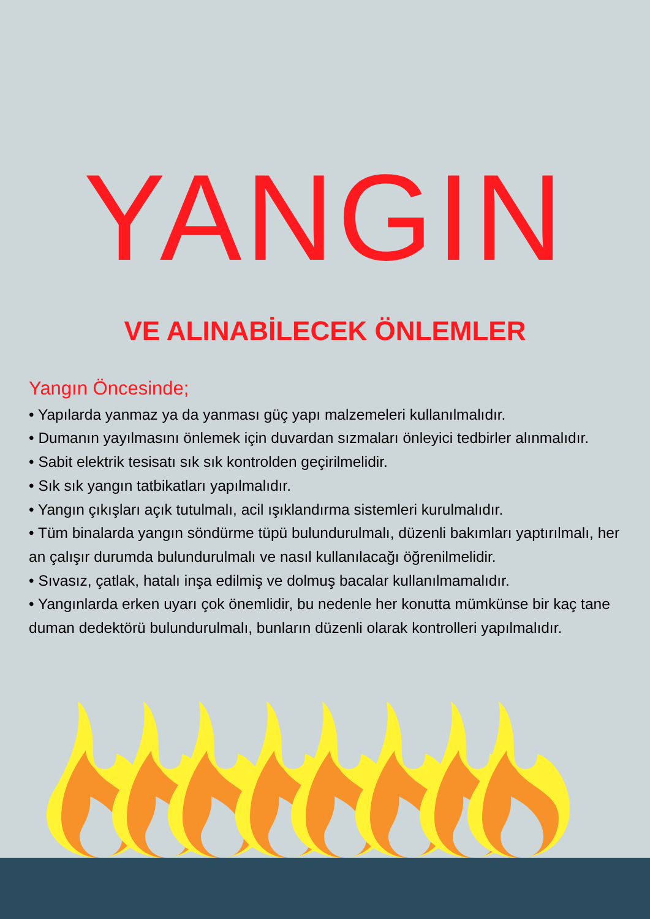YANGIN
VE ALINABİLECEK ÖNLEMLER
Yangın Öncesinde;
• Yapılarda yanmaz ya da yanması güç yapı malzemeleri kullanılmalıdır.
• Dumanın yayılmasını önlemek için duvardan sızmaları önleyici tedbirler alınmalıdır.
• Sabit elektrik tesisatı sık sık kontrolden geçirilmelidir.
• Sık sık yangın tatbikatları yapılmalıdır.
• Yangın çıkışları açık tutulmalı, acil ışıklandırma sistemleri kurulmalıdır.
• Tüm binalarda yangın söndürme tüpü bulundurulmalı, düzenli bakımları yaptırılmalı, her an çalışır durumda bulundurulmalı ve nasıl kullanılacağı öğrenilmelidir.
• Sıvasız, çatlak, hatalı inşa edilmiş ve dolmuş bacalar kullanılmamalıdır.
• Yangınlarda erken uyarı çok önemlidir, bu nedenle her konutta mümkünse bir kaç tane duman dedektörü bulundurulmalı, bunların düzenli olarak kontrolleri yapılmalıdır.